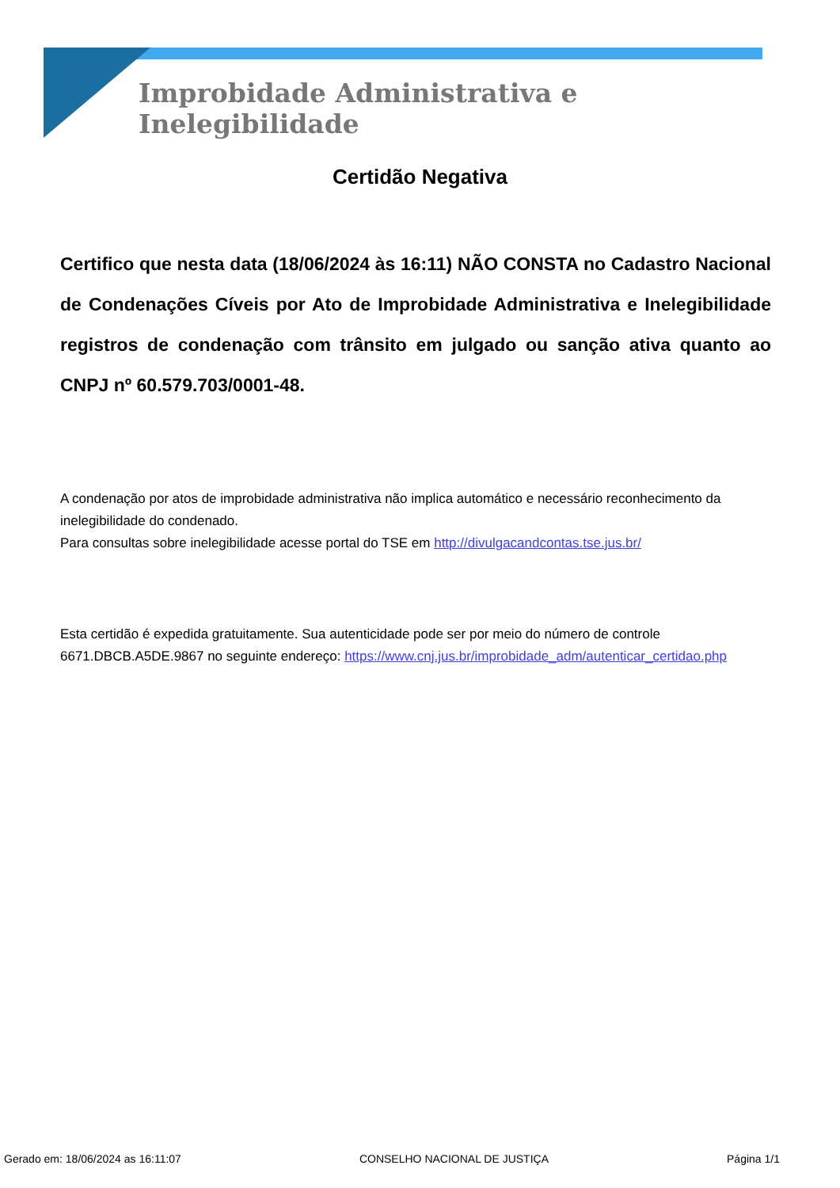Improbidade Administrativa e Inelegibilidade
Certidão Negativa
Certifico que nesta data (18/06/2024 às 16:11) NÃO CONSTA no Cadastro Nacional de Condenações Cíveis por Ato de Improbidade Administrativa e Inelegibilidade registros de condenação com trânsito em julgado ou sanção ativa quanto ao CNPJ nº 60.579.703/0001-48.
A condenação por atos de improbidade administrativa não implica automático e necessário reconhecimento da inelegibilidade do condenado.
Para consultas sobre inelegibilidade acesse portal do TSE em http://divulgacandcontas.tse.jus.br/
Esta certidão é expedida gratuitamente. Sua autenticidade pode ser por meio do número de controle 6671.DBCB.A5DE.9867 no seguinte endereço: https://www.cnj.jus.br/improbidade_adm/autenticar_certidao.php
Gerado em: 18/06/2024 as 16:11:07 CONSELHO NACIONAL DE JUSTIÇA Página 1/1